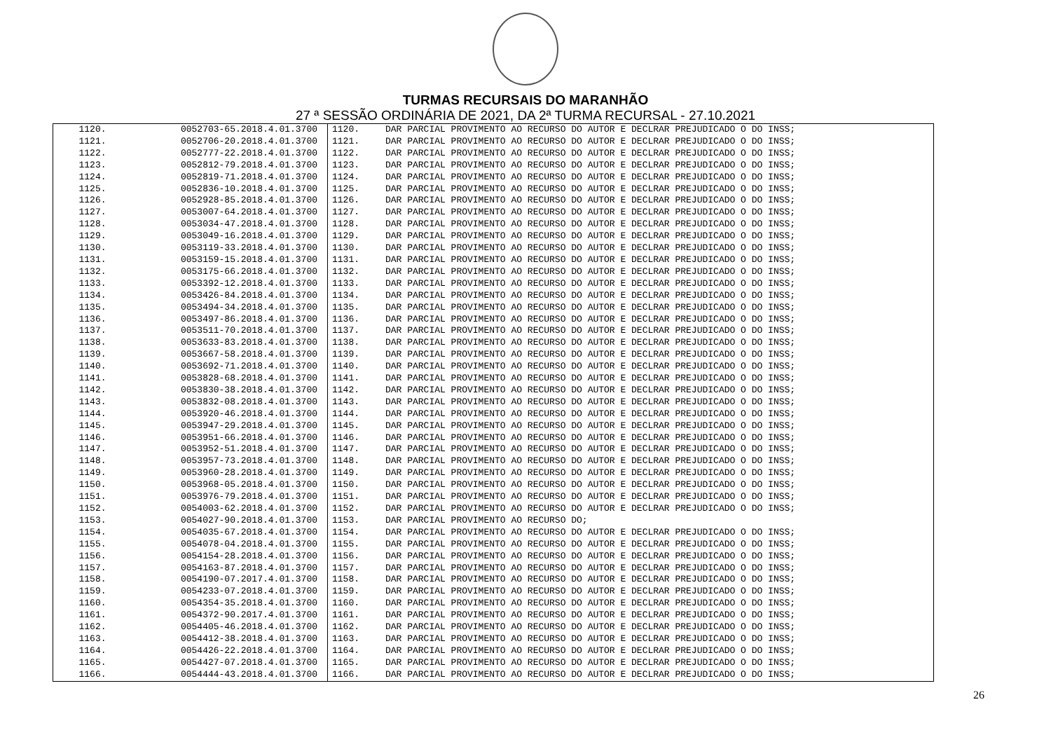TURMAS RECURSAIS DO MARANHÃO
27 ª SESSÃO ORDINÁRIA DE 2021, DA 2ª TURMA RECURSAL - 27.10.2021
| 1120. | 0052703-65.2018.4.01.3700 | 1120. | DAR PARCIAL PROVIMENTO AO RECURSO DO AUTOR E DECLRAR PREJUDICADO O DO INSS; |
| 1121. | 0052706-20.2018.4.01.3700 | 1121. | DAR PARCIAL PROVIMENTO AO RECURSO DO AUTOR E DECLRAR PREJUDICADO O DO INSS; |
| 1122. | 0052777-22.2018.4.01.3700 | 1122. | DAR PARCIAL PROVIMENTO AO RECURSO DO AUTOR E DECLRAR PREJUDICADO O DO INSS; |
| 1123. | 0052812-79.2018.4.01.3700 | 1123. | DAR PARCIAL PROVIMENTO AO RECURSO DO AUTOR E DECLRAR PREJUDICADO O DO INSS; |
| 1124. | 0052819-71.2018.4.01.3700 | 1124. | DAR PARCIAL PROVIMENTO AO RECURSO DO AUTOR E DECLRAR PREJUDICADO O DO INSS; |
| 1125. | 0052836-10.2018.4.01.3700 | 1125. | DAR PARCIAL PROVIMENTO AO RECURSO DO AUTOR E DECLRAR PREJUDICADO O DO INSS; |
| 1126. | 0052928-85.2018.4.01.3700 | 1126. | DAR PARCIAL PROVIMENTO AO RECURSO DO AUTOR E DECLRAR PREJUDICADO O DO INSS; |
| 1127. | 0053007-64.2018.4.01.3700 | 1127. | DAR PARCIAL PROVIMENTO AO RECURSO DO AUTOR E DECLRAR PREJUDICADO O DO INSS; |
| 1128. | 0053034-47.2018.4.01.3700 | 1128. | DAR PARCIAL PROVIMENTO AO RECURSO DO AUTOR E DECLRAR PREJUDICADO O DO INSS; |
| 1129. | 0053049-16.2018.4.01.3700 | 1129. | DAR PARCIAL PROVIMENTO AO RECURSO DO AUTOR E DECLRAR PREJUDICADO O DO INSS; |
| 1130. | 0053119-33.2018.4.01.3700 | 1130. | DAR PARCIAL PROVIMENTO AO RECURSO DO AUTOR E DECLRAR PREJUDICADO O DO INSS; |
| 1131. | 0053159-15.2018.4.01.3700 | 1131. | DAR PARCIAL PROVIMENTO AO RECURSO DO AUTOR E DECLRAR PREJUDICADO O DO INSS; |
| 1132. | 0053175-66.2018.4.01.3700 | 1132. | DAR PARCIAL PROVIMENTO AO RECURSO DO AUTOR E DECLRAR PREJUDICADO O DO INSS; |
| 1133. | 0053392-12.2018.4.01.3700 | 1133. | DAR PARCIAL PROVIMENTO AO RECURSO DO AUTOR E DECLRAR PREJUDICADO O DO INSS; |
| 1134. | 0053426-84.2018.4.01.3700 | 1134. | DAR PARCIAL PROVIMENTO AO RECURSO DO AUTOR E DECLRAR PREJUDICADO O DO INSS; |
| 1135. | 0053494-34.2018.4.01.3700 | 1135. | DAR PARCIAL PROVIMENTO AO RECURSO DO AUTOR E DECLRAR PREJUDICADO O DO INSS; |
| 1136. | 0053497-86.2018.4.01.3700 | 1136. | DAR PARCIAL PROVIMENTO AO RECURSO DO AUTOR E DECLRAR PREJUDICADO O DO INSS; |
| 1137. | 0053511-70.2018.4.01.3700 | 1137. | DAR PARCIAL PROVIMENTO AO RECURSO DO AUTOR E DECLRAR PREJUDICADO O DO INSS; |
| 1138. | 0053633-83.2018.4.01.3700 | 1138. | DAR PARCIAL PROVIMENTO AO RECURSO DO AUTOR E DECLRAR PREJUDICADO O DO INSS; |
| 1139. | 0053667-58.2018.4.01.3700 | 1139. | DAR PARCIAL PROVIMENTO AO RECURSO DO AUTOR E DECLRAR PREJUDICADO O DO INSS; |
| 1140. | 0053692-71.2018.4.01.3700 | 1140. | DAR PARCIAL PROVIMENTO AO RECURSO DO AUTOR E DECLRAR PREJUDICADO O DO INSS; |
| 1141. | 0053828-68.2018.4.01.3700 | 1141. | DAR PARCIAL PROVIMENTO AO RECURSO DO AUTOR E DECLRAR PREJUDICADO O DO INSS; |
| 1142. | 0053830-38.2018.4.01.3700 | 1142. | DAR PARCIAL PROVIMENTO AO RECURSO DO AUTOR E DECLRAR PREJUDICADO O DO INSS; |
| 1143. | 0053832-08.2018.4.01.3700 | 1143. | DAR PARCIAL PROVIMENTO AO RECURSO DO AUTOR E DECLRAR PREJUDICADO O DO INSS; |
| 1144. | 0053920-46.2018.4.01.3700 | 1144. | DAR PARCIAL PROVIMENTO AO RECURSO DO AUTOR E DECLRAR PREJUDICADO O DO INSS; |
| 1145. | 0053947-29.2018.4.01.3700 | 1145. | DAR PARCIAL PROVIMENTO AO RECURSO DO AUTOR E DECLRAR PREJUDICADO O DO INSS; |
| 1146. | 0053951-66.2018.4.01.3700 | 1146. | DAR PARCIAL PROVIMENTO AO RECURSO DO AUTOR E DECLRAR PREJUDICADO O DO INSS; |
| 1147. | 0053952-51.2018.4.01.3700 | 1147. | DAR PARCIAL PROVIMENTO AO RECURSO DO AUTOR E DECLRAR PREJUDICADO O DO INSS; |
| 1148. | 0053957-73.2018.4.01.3700 | 1148. | DAR PARCIAL PROVIMENTO AO RECURSO DO AUTOR E DECLRAR PREJUDICADO O DO INSS; |
| 1149. | 0053960-28.2018.4.01.3700 | 1149. | DAR PARCIAL PROVIMENTO AO RECURSO DO AUTOR E DECLRAR PREJUDICADO O DO INSS; |
| 1150. | 0053968-05.2018.4.01.3700 | 1150. | DAR PARCIAL PROVIMENTO AO RECURSO DO AUTOR E DECLRAR PREJUDICADO O DO INSS; |
| 1151. | 0053976-79.2018.4.01.3700 | 1151. | DAR PARCIAL PROVIMENTO AO RECURSO DO AUTOR E DECLRAR PREJUDICADO O DO INSS; |
| 1152. | 0054003-62.2018.4.01.3700 | 1152. | DAR PARCIAL PROVIMENTO AO RECURSO DO AUTOR E DECLRAR PREJUDICADO O DO INSS; |
| 1153. | 0054027-90.2018.4.01.3700 | 1153. | DAR PARCIAL PROVIMENTO AO RECURSO DO; |
| 1154. | 0054035-67.2018.4.01.3700 | 1154. | DAR PARCIAL PROVIMENTO AO RECURSO DO AUTOR E DECLRAR PREJUDICADO O DO INSS; |
| 1155. | 0054078-04.2018.4.01.3700 | 1155. | DAR PARCIAL PROVIMENTO AO RECURSO DO AUTOR E DECLRAR PREJUDICADO O DO INSS; |
| 1156. | 0054154-28.2018.4.01.3700 | 1156. | DAR PARCIAL PROVIMENTO AO RECURSO DO AUTOR E DECLRAR PREJUDICADO O DO INSS; |
| 1157. | 0054163-87.2018.4.01.3700 | 1157. | DAR PARCIAL PROVIMENTO AO RECURSO DO AUTOR E DECLRAR PREJUDICADO O DO INSS; |
| 1158. | 0054190-07.2017.4.01.3700 | 1158. | DAR PARCIAL PROVIMENTO AO RECURSO DO AUTOR E DECLRAR PREJUDICADO O DO INSS; |
| 1159. | 0054233-07.2018.4.01.3700 | 1159. | DAR PARCIAL PROVIMENTO AO RECURSO DO AUTOR E DECLRAR PREJUDICADO O DO INSS; |
| 1160. | 0054354-35.2018.4.01.3700 | 1160. | DAR PARCIAL PROVIMENTO AO RECURSO DO AUTOR E DECLRAR PREJUDICADO O DO INSS; |
| 1161. | 0054372-90.2017.4.01.3700 | 1161. | DAR PARCIAL PROVIMENTO AO RECURSO DO AUTOR E DECLRAR PREJUDICADO O DO INSS; |
| 1162. | 0054405-46.2018.4.01.3700 | 1162. | DAR PARCIAL PROVIMENTO AO RECURSO DO AUTOR E DECLRAR PREJUDICADO O DO INSS; |
| 1163. | 0054412-38.2018.4.01.3700 | 1163. | DAR PARCIAL PROVIMENTO AO RECURSO DO AUTOR E DECLRAR PREJUDICADO O DO INSS; |
| 1164. | 0054426-22.2018.4.01.3700 | 1164. | DAR PARCIAL PROVIMENTO AO RECURSO DO AUTOR E DECLRAR PREJUDICADO O DO INSS; |
| 1165. | 0054427-07.2018.4.01.3700 | 1165. | DAR PARCIAL PROVIMENTO AO RECURSO DO AUTOR E DECLRAR PREJUDICADO O DO INSS; |
| 1166. | 0054444-43.2018.4.01.3700 | 1166. | DAR PARCIAL PROVIMENTO AO RECURSO DO AUTOR E DECLRAR PREJUDICADO O DO INSS; |
26